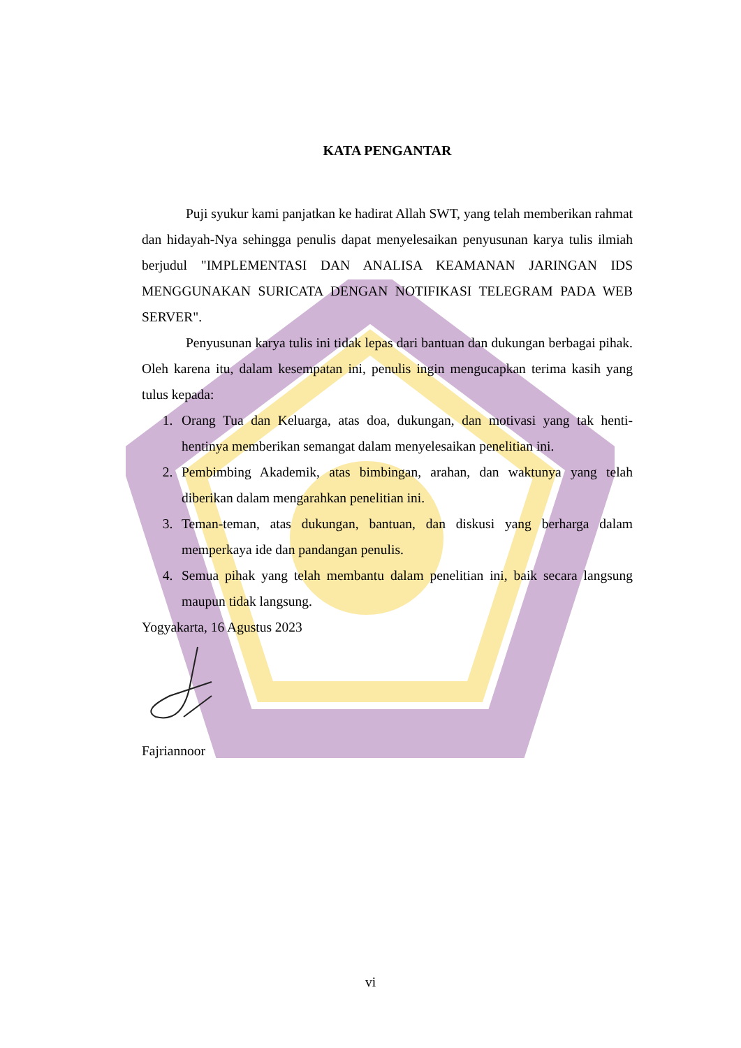KATA PENGANTAR
Puji syukur kami panjatkan ke hadirat Allah SWT, yang telah memberikan rahmat dan hidayah-Nya sehingga penulis dapat menyelesaikan penyusunan karya tulis ilmiah berjudul "IMPLEMENTASI DAN ANALISA KEAMANAN JARINGAN IDS MENGGUNAKAN SURICATA DENGAN NOTIFIKASI TELEGRAM PADA WEB SERVER".
Penyusunan karya tulis ini tidak lepas dari bantuan dan dukungan berbagai pihak. Oleh karena itu, dalam kesempatan ini, penulis ingin mengucapkan terima kasih yang tulus kepada:
1. Orang Tua dan Keluarga, atas doa, dukungan, dan motivasi yang tak henti-hentinya memberikan semangat dalam menyelesaikan penelitian ini.
2. Pembimbing Akademik, atas bimbingan, arahan, dan waktunya yang telah diberikan dalam mengarahkan penelitian ini.
3. Teman-teman, atas dukungan, bantuan, dan diskusi yang berharga dalam memperkaya ide dan pandangan penulis.
4. Semua pihak yang telah membantu dalam penelitian ini, baik secara langsung maupun tidak langsung.
Yogyakarta, 16 Agustus 2023
Fajriannoor
vi